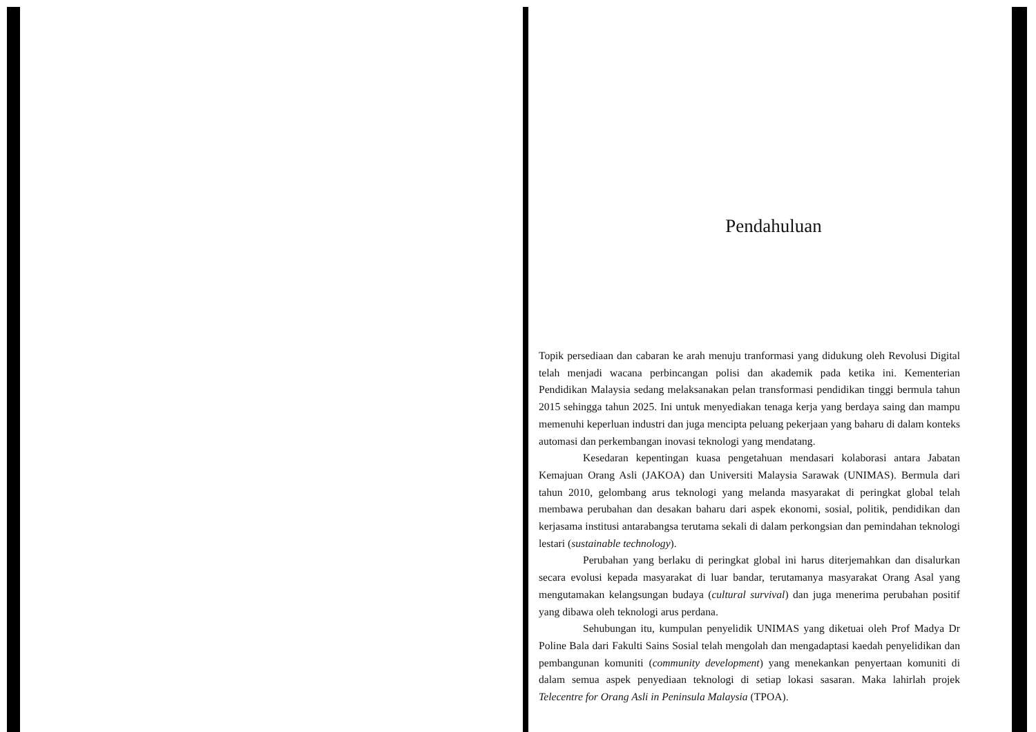Pendahuluan
Topik persediaan dan cabaran ke arah menuju tranformasi yang didukung oleh Revolusi Digital telah menjadi wacana perbincangan polisi dan akademik pada ketika ini. Kementerian Pendidikan Malaysia sedang melaksanakan pelan transformasi pendidikan tinggi bermula tahun 2015 sehingga tahun 2025. Ini untuk menyediakan tenaga kerja yang berdaya saing dan mampu memenuhi keperluan industri dan juga mencipta peluang pekerjaan yang baharu di dalam konteks automasi dan perkembangan inovasi teknologi yang mendatang.
Kesedaran kepentingan kuasa pengetahuan mendasari kolaborasi antara Jabatan Kemajuan Orang Asli (JAKOA) dan Universiti Malaysia Sarawak (UNIMAS). Bermula dari tahun 2010, gelombang arus teknologi yang melanda masyarakat di peringkat global telah membawa perubahan dan desakan baharu dari aspek ekonomi, sosial, politik, pendidikan dan kerjasama institusi antarabangsa terutama sekali di dalam perkongsian dan pemindahan teknologi lestari (sustainable technology).
Perubahan yang berlaku di peringkat global ini harus diterjemahkan dan disalurkan secara evolusi kepada masyarakat di luar bandar, terutamanya masyarakat Orang Asal yang mengutamakan kelangsungan budaya (cultural survival) dan juga menerima perubahan positif yang dibawa oleh teknologi arus perdana.
Sehubungan itu, kumpulan penyelidik UNIMAS yang diketuai oleh Prof Madya Dr Poline Bala dari Fakulti Sains Sosial telah mengolah dan mengadaptasi kaedah penyelidikan dan pembangunan komuniti (community development) yang menekankan penyertaan komuniti di dalam semua aspek penyediaan teknologi di setiap lokasi sasaran. Maka lahirlah projek Telecentre for Orang Asli in Peninsula Malaysia (TPOA).